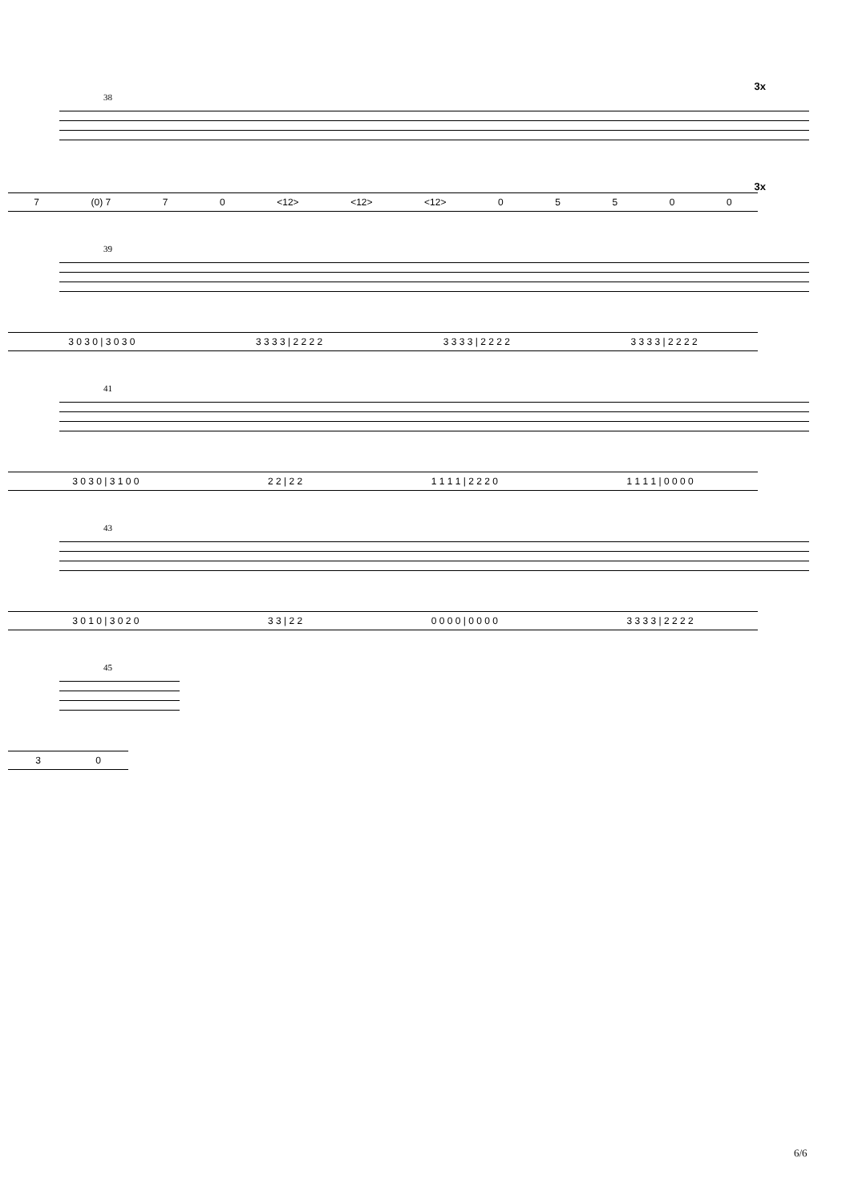3x
38
3x
7 (0) 7 7 0 <12> <12> <12> 05500
39
3 0 3 0 | 3 0 3 0 3 3 3 3 | 2 2 2 2 3 3 3 3 | 2 2 2 2 3 3 3 3 | 2 2 2 2
41
3 0 3 0 | 3 1 0 0 2 2 | 2 2 1 1 1 1 | 2 2 2 0 1 1 1 1 | 0 0 0 0
43
3 0 1 0 | 3 0 2 0 3 3 | 2 2 0 0 0 0 | 0 0 0 0 3 3 3 3 | 2 2 2 2
45
3 0
6/6